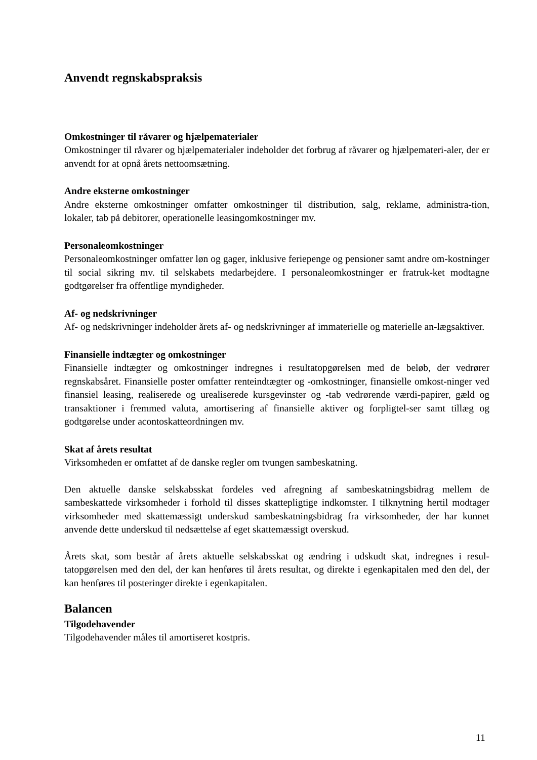Anvendt regnskabspraksis
Omkostninger til råvarer og hjælpematerialer
Omkostninger til råvarer og hjælpematerialer indeholder det forbrug af råvarer og hjælpemateri-aler, der er anvendt for at opnå årets nettoomsætning.
Andre eksterne omkostninger
Andre eksterne omkostninger omfatter omkostninger til distribution, salg, reklame, administra-tion, lokaler, tab på debitorer, operationelle leasingomkostninger mv.
Personaleomkostninger
Personaleomkostninger omfatter løn og gager, inklusive feriepenge og pensioner samt andre om-kostninger til social sikring mv. til selskabets medarbejdere. I personaleomkostninger er fratruk-ket modtagne godtgørelser fra offentlige myndigheder.
Af- og nedskrivninger
Af- og nedskrivninger indeholder årets af- og nedskrivninger af immaterielle og materielle an-lægsaktiver.
Finansielle indtægter og omkostninger
Finansielle indtægter og omkostninger indregnes i resultatopgørelsen med de beløb, der vedrører regnskabsåret. Finansielle poster omfatter renteindtægter og -omkostninger, finansielle omkost-ninger ved finansiel leasing, realiserede og urealiserede kursgevinster og -tab vedrørende værdi-papirer, gæld og transaktioner i fremmed valuta, amortisering af finansielle aktiver og forpligtel-ser samt tillæg og godtgørelse under acontoskatteordningen mv.
Skat af årets resultat
Virksomheden er omfattet af de danske regler om tvungen sambeskatning.
Den aktuelle danske selskabsskat fordeles ved afregning af sambeskatningsbidrag mellem de sambeskattede virksomheder i forhold til disses skattepligtige indkomster. I tilknytning hertil modtager virksomheder med skattemæssigt underskud sambeskatningsbidrag fra virksomheder, der har kunnet anvende dette underskud til nedsættelse af eget skattemæssigt overskud.
Årets skat, som består af årets aktuelle selskabsskat og ændring i udskudt skat, indregnes i resul-tatopgørelsen med den del, der kan henføres til årets resultat, og direkte i egenkapitalen med den del, der kan henføres til posteringer direkte i egenkapitalen.
Balancen
Tilgodehavender
Tilgodehavender måles til amortiseret kostpris.
11